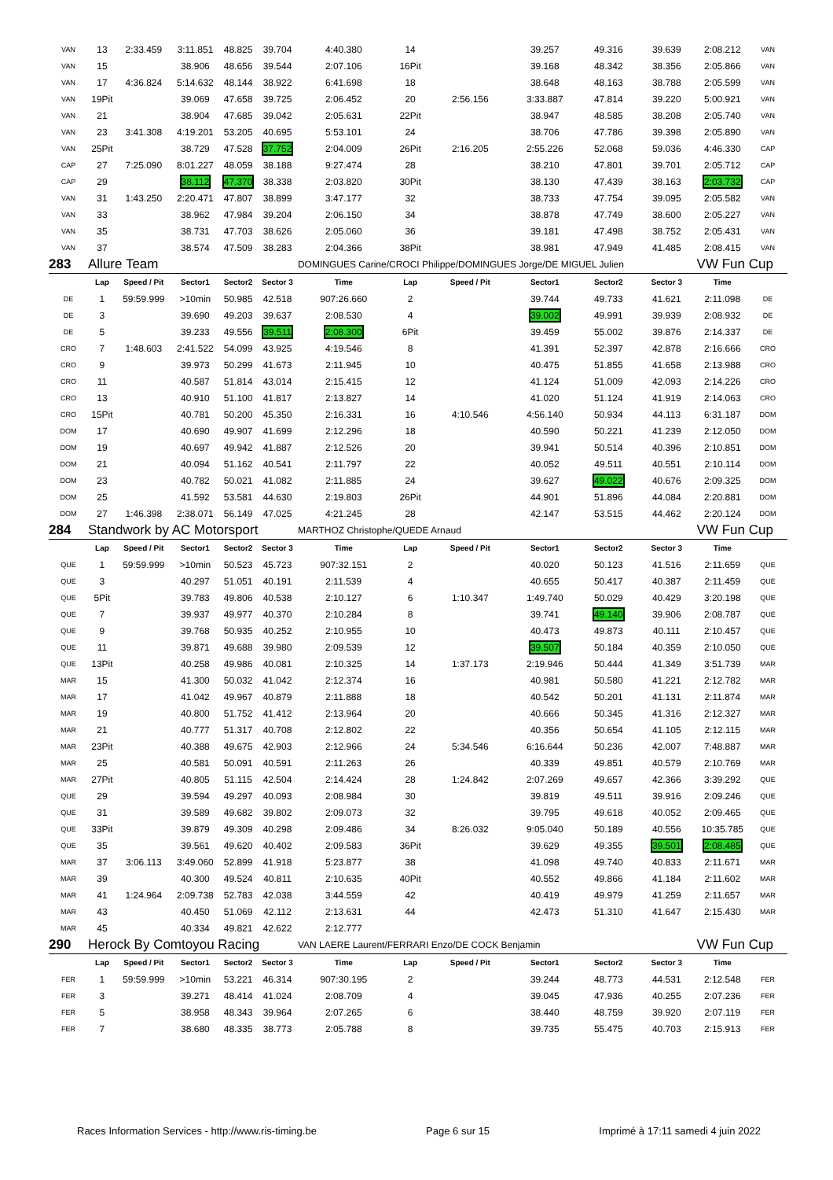| VAN | 13 | 2:33.459 | 3:11.851 | 48.825 | 39.704 | 4:40.380 | 14 | | 39.257 | 49.316 | 39.639 | 2:08.212 | VAN |
| VAN | 15 | | 38.906 | 48.656 | 39.544 | 2:07.106 | 16Pit | | 39.168 | 48.342 | 38.356 | 2:05.866 | VAN |
| VAN | 17 | 4:36.824 | 5:14.632 | 48.144 | 38.922 | 6:41.698 | 18 | | 38.648 | 48.163 | 38.788 | 2:05.599 | VAN |
| VAN | 19Pit | | 39.069 | 47.658 | 39.725 | 2:06.452 | 20 | 2:56.156 | 3:33.887 | 47.814 | 39.220 | 5:00.921 | VAN |
| VAN | 21 | | 38.904 | 47.685 | 39.042 | 2:05.631 | 22Pit | | 38.947 | 48.585 | 38.208 | 2:05.740 | VAN |
| VAN | 23 | 3:41.308 | 4:19.201 | 53.205 | 40.695 | 5:53.101 | 24 | | 38.706 | 47.786 | 39.398 | 2:05.890 | VAN |
| VAN | 25Pit | | 38.729 | 47.528 | 37.752 | 2:04.009 | 26Pit | 2:16.205 | 2:55.226 | 52.068 | 59.036 | 4:46.330 | CAP |
| CAP | 27 | 7:25.090 | 8:01.227 | 48.059 | 38.188 | 9:27.474 | 28 | | 38.210 | 47.801 | 39.701 | 2:05.712 | CAP |
| CAP | 29 | | 38.112 | 47.370 | 38.338 | 2:03.820 | 30Pit | | 38.130 | 47.439 | 38.163 | 2:03.732 | CAP |
| VAN | 31 | 1:43.250 | 2:20.471 | 47.807 | 38.899 | 3:47.177 | 32 | | 38.733 | 47.754 | 39.095 | 2:05.582 | VAN |
| VAN | 33 | | 38.962 | 47.984 | 39.204 | 2:06.150 | 34 | | 38.878 | 47.749 | 38.600 | 2:05.227 | VAN |
| VAN | 35 | | 38.731 | 47.703 | 38.626 | 2:05.060 | 36 | | 39.181 | 47.498 | 38.752 | 2:05.431 | VAN |
| VAN | 37 | | 38.574 | 47.509 | 38.283 | 2:04.366 | 38Pit | | 38.981 | 47.949 | 41.485 | 2:08.415 | VAN |
| 283 | Allure Team | | | | | DOMINGUES Carine/CROCI Philippe/DOMINGUES Jorge/DE MIGUEL Julien | | | | | | VW Fun Cup | |
| | Lap | Speed / Pit | Sector1 | Sector2 | Sector 3 | Time | Lap | Speed / Pit | Sector1 | Sector2 | Sector 3 | Time | |
| DE | 1 | 59:59.999 | >10min | 50.985 | 42.518 | 907:26.660 | 2 | | 39.744 | 49.733 | 41.621 | 2:11.098 | DE |
| DE | 3 | | 39.690 | 49.203 | 39.637 | 2:08.530 | 4 | | 39.002 | 49.991 | 39.939 | 2:08.932 | DE |
| DE | 5 | | 39.233 | 49.556 | 39.511 | 2:08.300 | 6Pit | | 39.459 | 55.002 | 39.876 | 2:14.337 | DE |
| CRO | 7 | 1:48.603 | 2:41.522 | 54.099 | 43.925 | 4:19.546 | 8 | | 41.391 | 52.397 | 42.878 | 2:16.666 | CRO |
| CRO | 9 | | 39.973 | 50.299 | 41.673 | 2:11.945 | 10 | | 40.475 | 51.855 | 41.658 | 2:13.988 | CRO |
| CRO | 11 | | 40.587 | 51.814 | 43.014 | 2:15.415 | 12 | | 41.124 | 51.009 | 42.093 | 2:14.226 | CRO |
| CRO | 13 | | 40.910 | 51.100 | 41.817 | 2:13.827 | 14 | | 41.020 | 51.124 | 41.919 | 2:14.063 | CRO |
| CRO | 15Pit | | 40.781 | 50.200 | 45.350 | 2:16.331 | 16 | 4:10.546 | 4:56.140 | 50.934 | 44.113 | 6:31.187 | DOM |
| DOM | 17 | | 40.690 | 49.907 | 41.699 | 2:12.296 | 18 | | 40.590 | 50.221 | 41.239 | 2:12.050 | DOM |
| DOM | 19 | | 40.697 | 49.942 | 41.887 | 2:12.526 | 20 | | 39.941 | 50.514 | 40.396 | 2:10.851 | DOM |
| DOM | 21 | | 40.094 | 51.162 | 40.541 | 2:11.797 | 22 | | 40.052 | 49.511 | 40.551 | 2:10.114 | DOM |
| DOM | 23 | | 40.782 | 50.021 | 41.082 | 2:11.885 | 24 | | 39.627 | 49.022 | 40.676 | 2:09.325 | DOM |
| DOM | 25 | | 41.592 | 53.581 | 44.630 | 2:19.803 | 26Pit | | 44.901 | 51.896 | 44.084 | 2:20.881 | DOM |
| DOM | 27 | 1:46.398 | 2:38.071 | 56.149 | 47.025 | 4:21.245 | 28 | | 42.147 | 53.515 | 44.462 | 2:20.124 | DOM |
| 284 | Standwork by AC Motorsport | | | | | MARTHOZ Christophe/QUEDE Arnaud | | | | | | VW Fun Cup | |
| | Lap | Speed / Pit | Sector1 | Sector2 | Sector 3 | Time | Lap | Speed / Pit | Sector1 | Sector2 | Sector 3 | Time | |
| QUE | 1 | 59:59.999 | >10min | 50.523 | 45.723 | 907:32.151 | 2 | | 40.020 | 50.123 | 41.516 | 2:11.659 | QUE |
| QUE | 3 | | 40.297 | 51.051 | 40.191 | 2:11.539 | 4 | | 40.655 | 50.417 | 40.387 | 2:11.459 | QUE |
| QUE | 5Pit | | 39.783 | 49.806 | 40.538 | 2:10.127 | 6 | 1:10.347 | 1:49.740 | 50.029 | 40.429 | 3:20.198 | QUE |
| QUE | 7 | | 39.937 | 49.977 | 40.370 | 2:10.284 | 8 | | 39.741 | 49.140 | 39.906 | 2:08.787 | QUE |
| QUE | 9 | | 39.768 | 50.935 | 40.252 | 2:10.955 | 10 | | 40.473 | 49.873 | 40.111 | 2:10.457 | QUE |
| QUE | 11 | | 39.871 | 49.688 | 39.980 | 2:09.539 | 12 | | 39.507 | 50.184 | 40.359 | 2:10.050 | QUE |
| QUE | 13Pit | | 40.258 | 49.986 | 40.081 | 2:10.325 | 14 | 1:37.173 | 2:19.946 | 50.444 | 41.349 | 3:51.739 | MAR |
| MAR | 15 | | 41.300 | 50.032 | 41.042 | 2:12.374 | 16 | | 40.981 | 50.580 | 41.221 | 2:12.782 | MAR |
| MAR | 17 | | 41.042 | 49.967 | 40.879 | 2:11.888 | 18 | | 40.542 | 50.201 | 41.131 | 2:11.874 | MAR |
| MAR | 19 | | 40.800 | 51.752 | 41.412 | 2:13.964 | 20 | | 40.666 | 50.345 | 41.316 | 2:12.327 | MAR |
| MAR | 21 | | 40.777 | 51.317 | 40.708 | 2:12.802 | 22 | | 40.356 | 50.654 | 41.105 | 2:12.115 | MAR |
| MAR | 23Pit | | 40.388 | 49.675 | 42.903 | 2:12.966 | 24 | 5:34.546 | 6:16.644 | 50.236 | 42.007 | 7:48.887 | MAR |
| MAR | 25 | | 40.581 | 50.091 | 40.591 | 2:11.263 | 26 | | 40.339 | 49.851 | 40.579 | 2:10.769 | MAR |
| MAR | 27Pit | | 40.805 | 51.115 | 42.504 | 2:14.424 | 28 | 1:24.842 | 2:07.269 | 49.657 | 42.366 | 3:39.292 | QUE |
| QUE | 29 | | 39.594 | 49.297 | 40.093 | 2:08.984 | 30 | | 39.819 | 49.511 | 39.916 | 2:09.246 | QUE |
| QUE | 31 | | 39.589 | 49.682 | 39.802 | 2:09.073 | 32 | | 39.795 | 49.618 | 40.052 | 2:09.465 | QUE |
| QUE | 33Pit | | 39.879 | 49.309 | 40.298 | 2:09.486 | 34 | 8:26.032 | 9:05.040 | 50.189 | 40.556 | 10:35.785 | QUE |
| QUE | 35 | | 39.561 | 49.620 | 40.402 | 2:09.583 | 36Pit | | 39.629 | 49.355 | 39.501 | 2:08.485 | QUE |
| MAR | 37 | 3:06.113 | 3:49.060 | 52.899 | 41.918 | 5:23.877 | 38 | | 41.098 | 49.740 | 40.833 | 2:11.671 | MAR |
| MAR | 39 | | 40.300 | 49.524 | 40.811 | 2:10.635 | 40Pit | | 40.552 | 49.866 | 41.184 | 2:11.602 | MAR |
| MAR | 41 | 1:24.964 | 2:09.738 | 52.783 | 42.038 | 3:44.559 | 42 | | 40.419 | 49.979 | 41.259 | 2:11.657 | MAR |
| MAR | 43 | | 40.450 | 51.069 | 42.112 | 2:13.631 | 44 | | 42.473 | 51.310 | 41.647 | 2:15.430 | MAR |
| MAR | 45 | | 40.334 | 49.821 | 42.622 | 2:12.777 | | | | | | | |
| 290 | Herock By Comtoyou Racing | | | | | VAN LAERE Laurent/FERRARI Enzo/DE COCK Benjamin | | | | | | VW Fun Cup | |
| | Lap | Speed / Pit | Sector1 | Sector2 | Sector 3 | Time | Lap | Speed / Pit | Sector1 | Sector2 | Sector 3 | Time | |
| FER | 1 | 59:59.999 | >10min | 53.221 | 46.314 | 907:30.195 | 2 | | 39.244 | 48.773 | 44.531 | 2:12.548 | FER |
| FER | 3 | | 39.271 | 48.414 | 41.024 | 2:08.709 | 4 | | 39.045 | 47.936 | 40.255 | 2:07.236 | FER |
| FER | 5 | | 38.958 | 48.343 | 39.964 | 2:07.265 | 6 | | 38.440 | 48.759 | 39.920 | 2:07.119 | FER |
| FER | 7 | | 38.680 | 48.335 | 38.773 | 2:05.788 | 8 | | 39.735 | 55.475 | 40.703 | 2:15.913 | FER |
Races Information Services - http://www.ris-timing.be Page 6 sur 15 Imprimé à 17:11 samedi 4 juin 2022